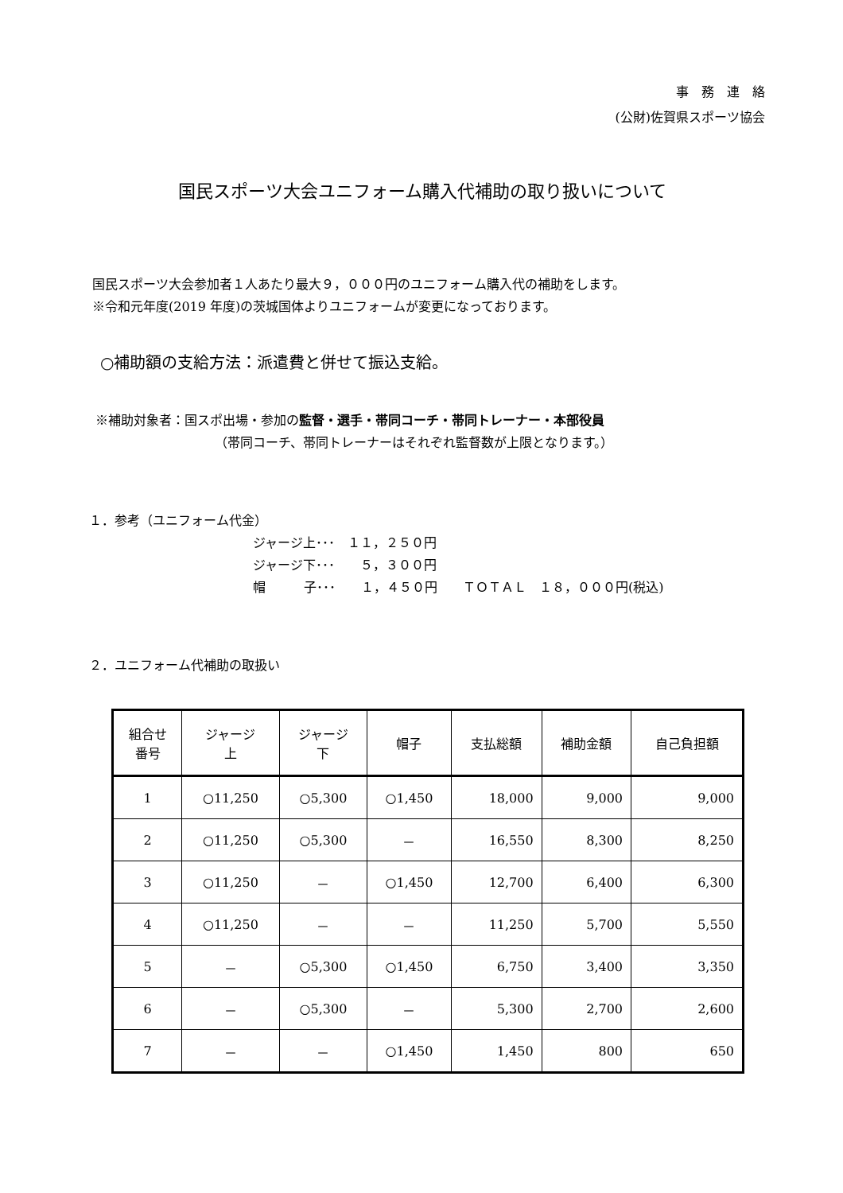事　務　連　絡
(公財)佐賀県スポーツ協会
国民スポーツ大会ユニフォーム購入代補助の取り扱いについて
　国民スポーツ大会参加者１人あたり最大９，０００円のユニフォーム購入代の補助をします。
　※令和元年度(2019 年度)の茨城国体よりユニフォームが変更になっております。
○補助額の支給方法：派遣費と併せて振込支給。
※補助対象者：国スポ出場・参加の監督・選手・帯同コーチ・帯同トレーナー・本部役員
（帯同コーチ、帯同トレーナーはそれぞれ監督数が上限となります。）
１．参考（ユニフォーム代金）
ジャージ上･･･　１１，２５０円
ジャージ下･･･　　５，３００円
帽　　　子･･･　　１，４５０円　　ＴＯＴＡＬ　１８，０００円(税込)
２．ユニフォーム代補助の取扱い
| 組合せ 番号 | ジャージ 上 | ジャージ 下 | 帽子 | 支払総額 | 補助金額 | 自己負担額 |
| --- | --- | --- | --- | --- | --- | --- |
| 1 | ○11,250 | ○5,300 | ○1,450 | 18,000 | 9,000 | 9,000 |
| 2 | ○11,250 | ○5,300 | － | 16,550 | 8,300 | 8,250 |
| 3 | ○11,250 | － | ○1,450 | 12,700 | 6,400 | 6,300 |
| 4 | ○11,250 | － | － | 11,250 | 5,700 | 5,550 |
| 5 | － | ○5,300 | ○1,450 | 6,750 | 3,400 | 3,350 |
| 6 | － | ○5,300 | － | 5,300 | 2,700 | 2,600 |
| 7 | － | － | ○1,450 | 1,450 | 800 | 650 |